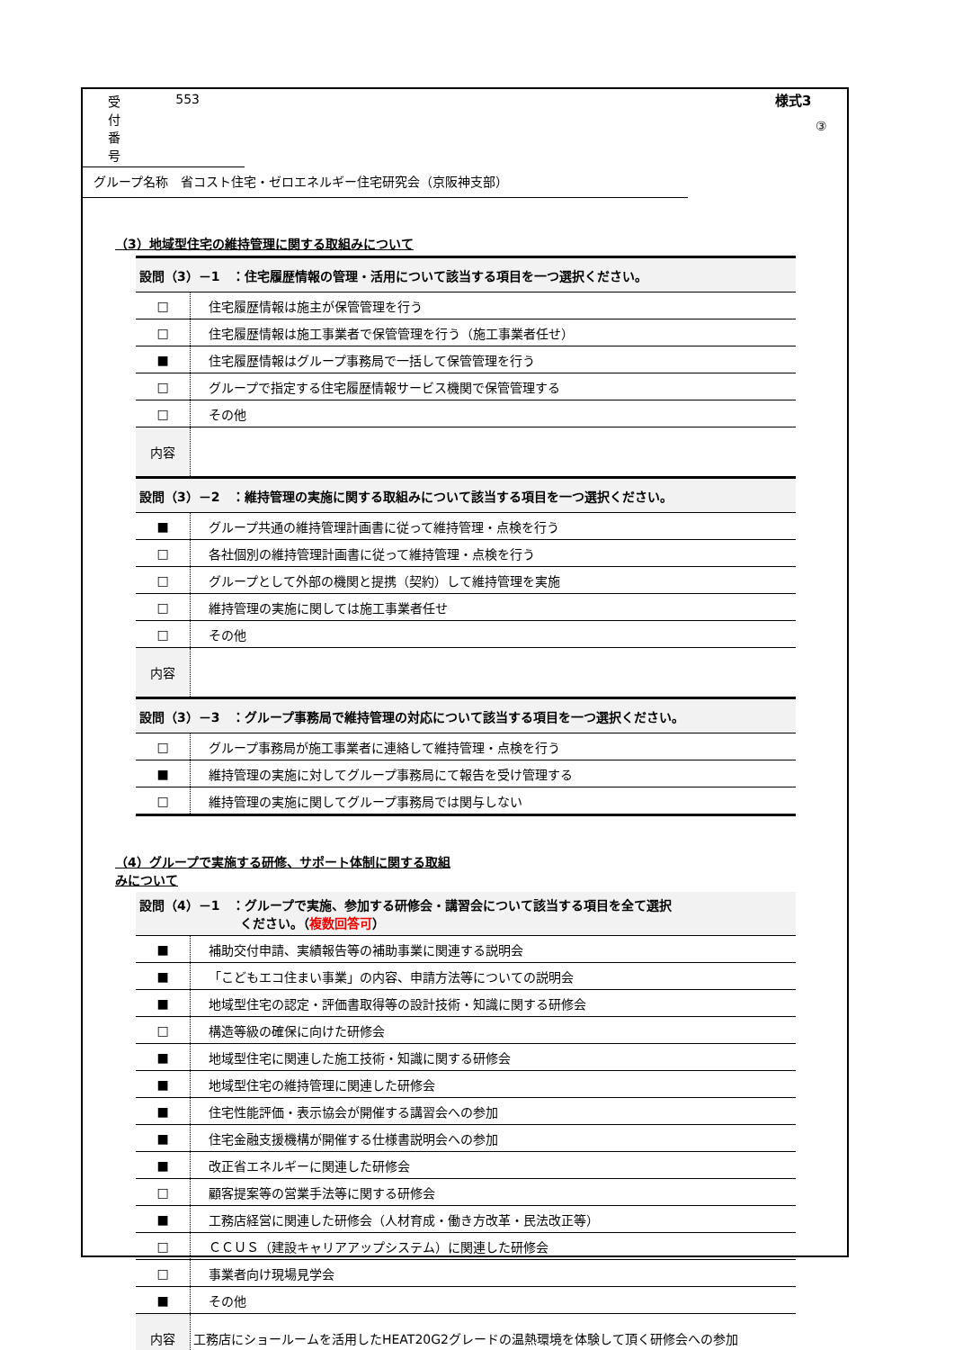受付番号 553
グループ名称　省コスト住宅・ゼロエネルギー住宅研究会（京阪神支部）
様式3
③
（3）地域型住宅の維持管理に関する取組みについて
| 設問（3）－1 ：住宅履歴情報の管理・活用について該当する項目を一つ選択ください。 | |
| □ | 住宅履歴情報は施主が保管管理を行う |
| □ | 住宅履歴情報は施工事業者で保管管理を行う（施工事業者任せ） |
| ■ | 住宅履歴情報はグループ事務局で一括して保管管理を行う |
| □ | グループで指定する住宅履歴情報サービス機関で保管管理する |
| □ | その他 |
| 内容 | |
| 設問（3）－2 ：維持管理の実施に関する取組みについて該当する項目を一つ選択ください。 | |
| ■ | グループ共通の維持管理計画書に従って維持管理・点検を行う |
| □ | 各社個別の維持管理計画書に従って維持管理・点検を行う |
| □ | グループとして外部の機関と提携（契約）して維持管理を実施 |
| □ | 維持管理の実施に関しては施工事業者任せ |
| □ | その他 |
| 内容 | |
| 設問（3）－3 ：グループ事務局で維持管理の対応について該当する項目を一つ選択ください。 | |
| □ | グループ事務局が施工事業者に連絡して維持管理・点検を行う |
| ■ | 維持管理の実施に対してグループ事務局にて報告を受け管理する |
| □ | 維持管理の実施に関してグループ事務局では関与しない |
（4）グループで実施する研修、サポート体制に関する取組みについて
| 設問（4）－1 ：グループで実施、参加する研修会・講習会について該当する項目を全て選択 ください。（ 複数回答可 ） | |
| ■ | 補助交付申請、実績報告等の補助事業に関連する説明会 |
| ■ | 「こどもエコ住まい事業」の内容、申請方法等についての説明会 |
| ■ | 地域型住宅の認定・評価書取得等の設計技術・知識に関する研修会 |
| □ | 構造等級の確保に向けた研修会 |
| ■ | 地域型住宅に関連した施工技術・知識に関する研修会 |
| ■ | 地域型住宅の維持管理に関連した研修会 |
| ■ | 住宅性能評価・表示協会が開催する講習会への参加 |
| ■ | 住宅金融支援機構が開催する仕様書説明会への参加 |
| ■ | 改正省エネルギーに関連した研修会 |
| □ | 顧客提案等の営業手法等に関する研修会 |
| ■ | 工務店経営に関連した研修会（人材育成・働き方改革・民法改正等） |
| □ | ＣＣＵＳ（建設キャリアアップシステム）に関連した研修会 |
| □ | 事業者向け現場見学会 |
| ■ | その他 |
| 内容 | 工務店にショールームを活用したHEAT20G2グレードの温熱環境を体験して頂く研修会への参加 |